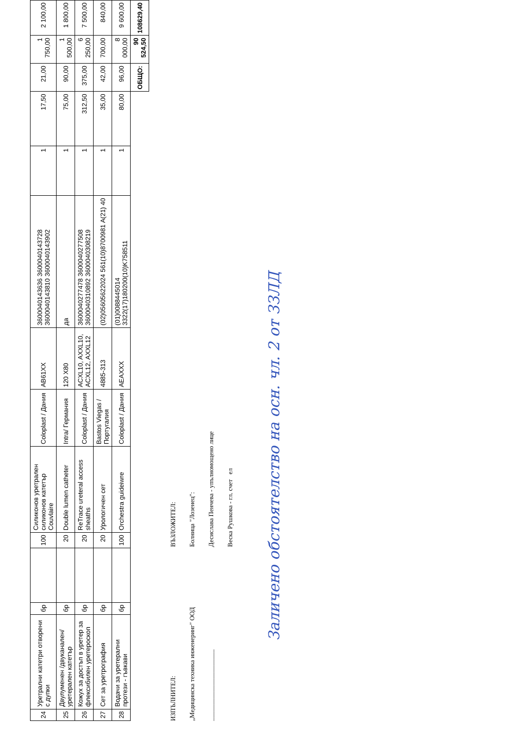| 24 | Уретрални катетри отворени с дупки | бр | | 100 | Силиконов уретрален силиконов катетър Couvlaire | Coloplast / Дания | AB61XX | 3600040143636 3600040143728 3600040143810 3600040143902 | 1 | 17,50 | 21,00 | 1 750,00 | 2 100,00 |
| 25 | Двулуменен /двуканален/ уретерален катетър | бр | | 20 | Double lumen catheter | Intra/ Германия | 120 X80 | да | 1 | 75,00 | 90,00 | 1 500,00 | 1 800,00 |
| 26 | Кожух за достъп в уретер за флексибилен уретероскоп | бр | | 20 | ReTrace ureteral access sheaths | Coloplast / Дания | ACXL10, AXXL10, ACXL12, AXXL12 | 3600040277478 3600040277508 3600040310892 3600040308219 | 1 | 312,50 | 375,00 | 6 250,00 | 7 500,00 |
| 27 | Сет за уретрография | бр | | 20 | Урологичен сет | Bastos Viegas /Португалия | 4885-313 | (02)05605622024 561(10)8700981 A(21) 40 | 1 | 35,00 | 42,00 | 700,00 | 840,00 |
| 28 | Водачи за уретерални протези - гъвкави | бр | | 100 | Orchestra guideiwre | Coloplast / Дания | AEAXXX | (01)0088445014​3322(17)180200(10)K758511 | 1 | 80,00 | 96,00 | 8 000,00 | 9 600,00 |
| | | | | | | | | | | | ОБЩО: | 90 524,50 | 108629,40 |
ИЗПЪЛНИТЕЛ:
„Медицинска техника инженеринг" ООД
______________________
ВЪЗЛОЖИТЕЛ:
Болница "Лозенец":
Десислава Пенчева - упълномощено лице
Веска Рушкова - гл. счет ел
Заличено обстоятелство на осн. чл. 2 от ЗЗЛД